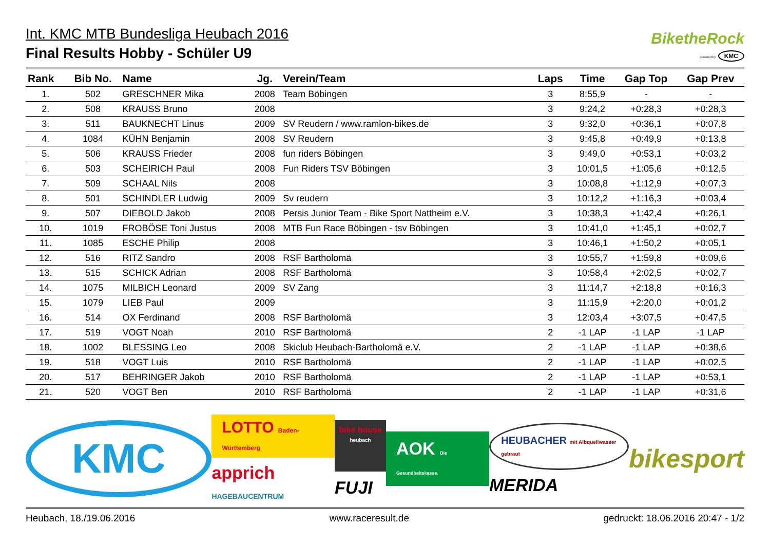Int. KMC MTB Bundesliga Heubach 2016
Final Results Hobby - Schüler U9
BiketheRock
powered by KMC
| Rank | Bib No. | Name | Jg. | Verein/Team | Laps | Time | Gap Top | Gap Prev |
| --- | --- | --- | --- | --- | --- | --- | --- | --- |
| 1. | 502 | GRESCHNER Mika | 2008 | Team Böbingen | 3 | 8:55,9 | - | - |
| 2. | 508 | KRAUSS Bruno | 2008 | | 3 | 9:24,2 | +0:28,3 | +0:28,3 |
| 3. | 511 | BAUKNECHT Linus | 2009 | SV Reudern / www.ramlon-bikes.de | 3 | 9:32,0 | +0:36,1 | +0:07,8 |
| 4. | 1084 | KÜHN Benjamin | 2008 | SV Reudern | 3 | 9:45,8 | +0:49,9 | +0:13,8 |
| 5. | 506 | KRAUSS Frieder | 2008 | fun riders Böbingen | 3 | 9:49,0 | +0:53,1 | +0:03,2 |
| 6. | 503 | SCHEIRICH Paul | 2008 | Fun Riders TSV Böbingen | 3 | 10:01,5 | +1:05,6 | +0:12,5 |
| 7. | 509 | SCHAAL Nils | 2008 | | 3 | 10:08,8 | +1:12,9 | +0:07,3 |
| 8. | 501 | SCHINDLER Ludwig | 2009 | Sv reudern | 3 | 10:12,2 | +1:16,3 | +0:03,4 |
| 9. | 507 | DIEBOLD Jakob | 2008 | Persis Junior Team - Bike Sport Nattheim e.V. | 3 | 10:38,3 | +1:42,4 | +0:26,1 |
| 10. | 1019 | FROBÖSE Toni Justus | 2008 | MTB Fun Race Böbingen - tsv Böbingen | 3 | 10:41,0 | +1:45,1 | +0:02,7 |
| 11. | 1085 | ESCHE Philip | 2008 | | 3 | 10:46,1 | +1:50,2 | +0:05,1 |
| 12. | 516 | RITZ Sandro | 2008 | RSF Bartholomä | 3 | 10:55,7 | +1:59,8 | +0:09,6 |
| 13. | 515 | SCHICK Adrian | 2008 | RSF Bartholomä | 3 | 10:58,4 | +2:02,5 | +0:02,7 |
| 14. | 1075 | MILBICH Leonard | 2009 | SV Zang | 3 | 11:14,7 | +2:18,8 | +0:16,3 |
| 15. | 1079 | LIEB Paul | 2009 | | 3 | 11:15,9 | +2:20,0 | +0:01,2 |
| 16. | 514 | OX Ferdinand | 2008 | RSF Bartholomä | 3 | 12:03,4 | +3:07,5 | +0:47,5 |
| 17. | 519 | VOGT Noah | 2010 | RSF Bartholomä | 2 | -1 LAP | -1 LAP | -1 LAP |
| 18. | 1002 | BLESSING Leo | 2008 | Skiclub Heubach-Bartholomä e.V. | 2 | -1 LAP | -1 LAP | +0:38,6 |
| 19. | 518 | VOGT Luis | 2010 | RSF Bartholomä | 2 | -1 LAP | -1 LAP | +0:02,5 |
| 20. | 517 | BEHRINGER Jakob | 2010 | RSF Bartholomä | 2 | -1 LAP | -1 LAP | +0:53,1 |
| 21. | 520 | VOGT Ben | 2010 | RSF Bartholomä | 2 | -1 LAP | -1 LAP | +0:31,6 |
KMC
LOTTO Baden-Württemberg
apprich HAGEBAUCENTRUM
bike house heubach
FUJI
AOK Die Gesundheitskasse.
HEUBACHER mit Albquellwasser gebraut
MERIDA
bikesport
Heubach, 18./19.06.2016 www.raceresult.de gedruckt: 18.06.2016 20:47 - 1/2